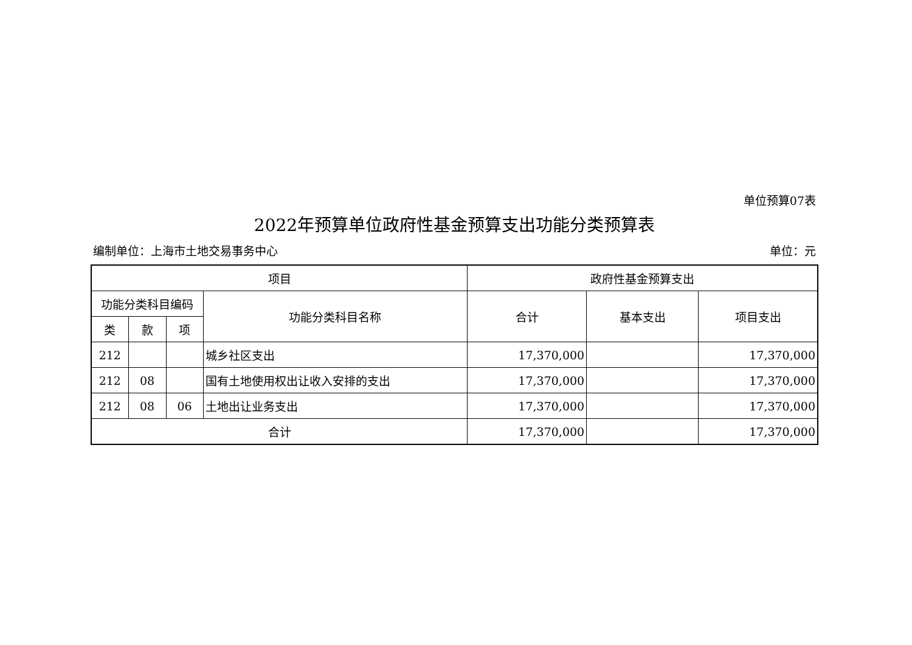单位预算07表
2022年预算单位政府性基金预算支出功能分类预算表
编制单位：上海市土地交易事务中心 单位：元
| 项目 | | | | 政府性基金预算支出 | | |
| --- | --- | --- | --- | --- | --- | --- |
| 功能分类科目编码 | | | 功能分类科目名称 | 合计 | 基本支出 | 项目支出 |
| 类 | 款 | 项 | | | | |
| 212 | | | 城乡社区支出 | 17,370,000 | | 17,370,000 |
| 212 | 08 | | 国有土地使用权出让收入安排的支出 | 17,370,000 | | 17,370,000 |
| 212 | 08 | 06 | 土地出让业务支出 | 17,370,000 | | 17,370,000 |
| 合计 | | | | 17,370,000 | | 17,370,000 |